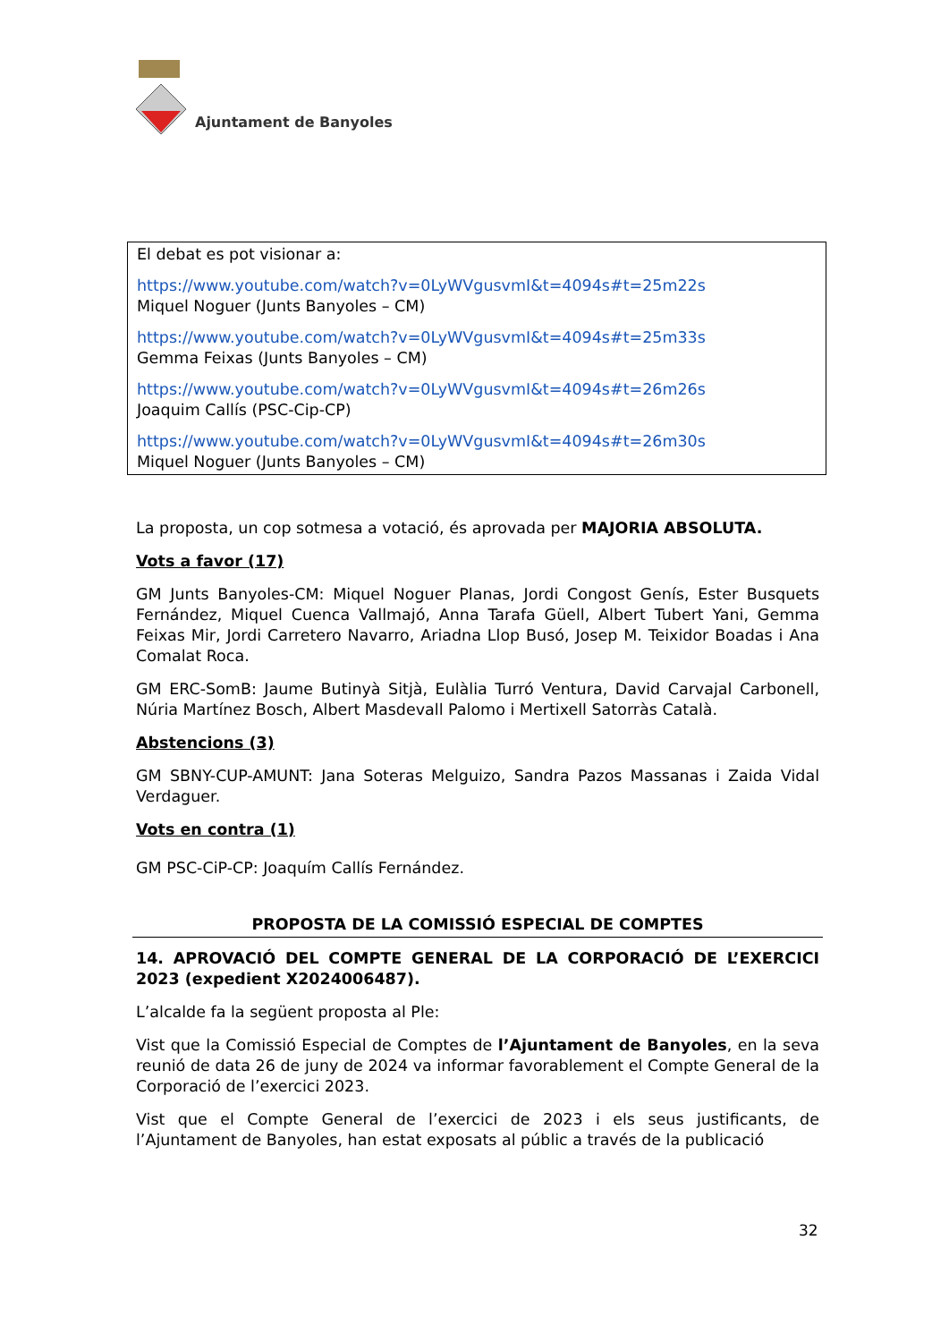Ajuntament de Banyoles
El debat es pot visionar a:
https://www.youtube.com/watch?v=0LyWVgusvmI&t=4094s#t=25m22s
Miquel Noguer (Junts Banyoles – CM)
https://www.youtube.com/watch?v=0LyWVgusvmI&t=4094s#t=25m33s
Gemma Feixas (Junts Banyoles – CM)
https://www.youtube.com/watch?v=0LyWVgusvmI&t=4094s#t=26m26s
Joaquim Callís (PSC-Cip-CP)
https://www.youtube.com/watch?v=0LyWVgusvmI&t=4094s#t=26m30s
Miquel Noguer (Junts Banyoles – CM)
La proposta, un cop sotmesa a votació, és aprovada per MAJORIA ABSOLUTA.
Vots a favor (17)
GM Junts Banyoles-CM: Miquel Noguer Planas, Jordi Congost Genís, Ester Busquets Fernández, Miquel Cuenca Vallmajó, Anna Tarafa Güell, Albert Tubert Yani, Gemma Feixas Mir, Jordi Carretero Navarro, Ariadna Llop Busó, Josep M. Teixidor Boadas i Ana Comalat Roca.
GM ERC-SomB: Jaume Butinyà Sitjà, Eulàlia Turró Ventura, David Carvajal Carbonell, Núria Martínez Bosch, Albert Masdevall Palomo i Mertixell Satorràs Català.
Abstencions (3)
GM SBNY-CUP-AMUNT: Jana Soteras Melguizo, Sandra Pazos Massanas i Zaida Vidal Verdaguer.
Vots en contra (1)
GM PSC-CiP-CP: Joaquím Callís Fernández.
PROPOSTA DE LA COMISSIÓ ESPECIAL DE COMPTES
14. APROVACIÓ DEL COMPTE GENERAL DE LA CORPORACIÓ DE L’EXERCICI 2023 (expedient X2024006487).
L’alcalde fa la següent proposta al Ple:
Vist que la Comissió Especial de Comptes de l’Ajuntament de Banyoles, en la seva reunió de data 26 de juny de 2024 va informar favorablement el Compte General de la Corporació de l’exercici 2023.
Vist que el Compte General de l’exercici de 2023 i els seus justificants, de l’Ajuntament de Banyoles, han estat exposats al públic a través de la publicació
32